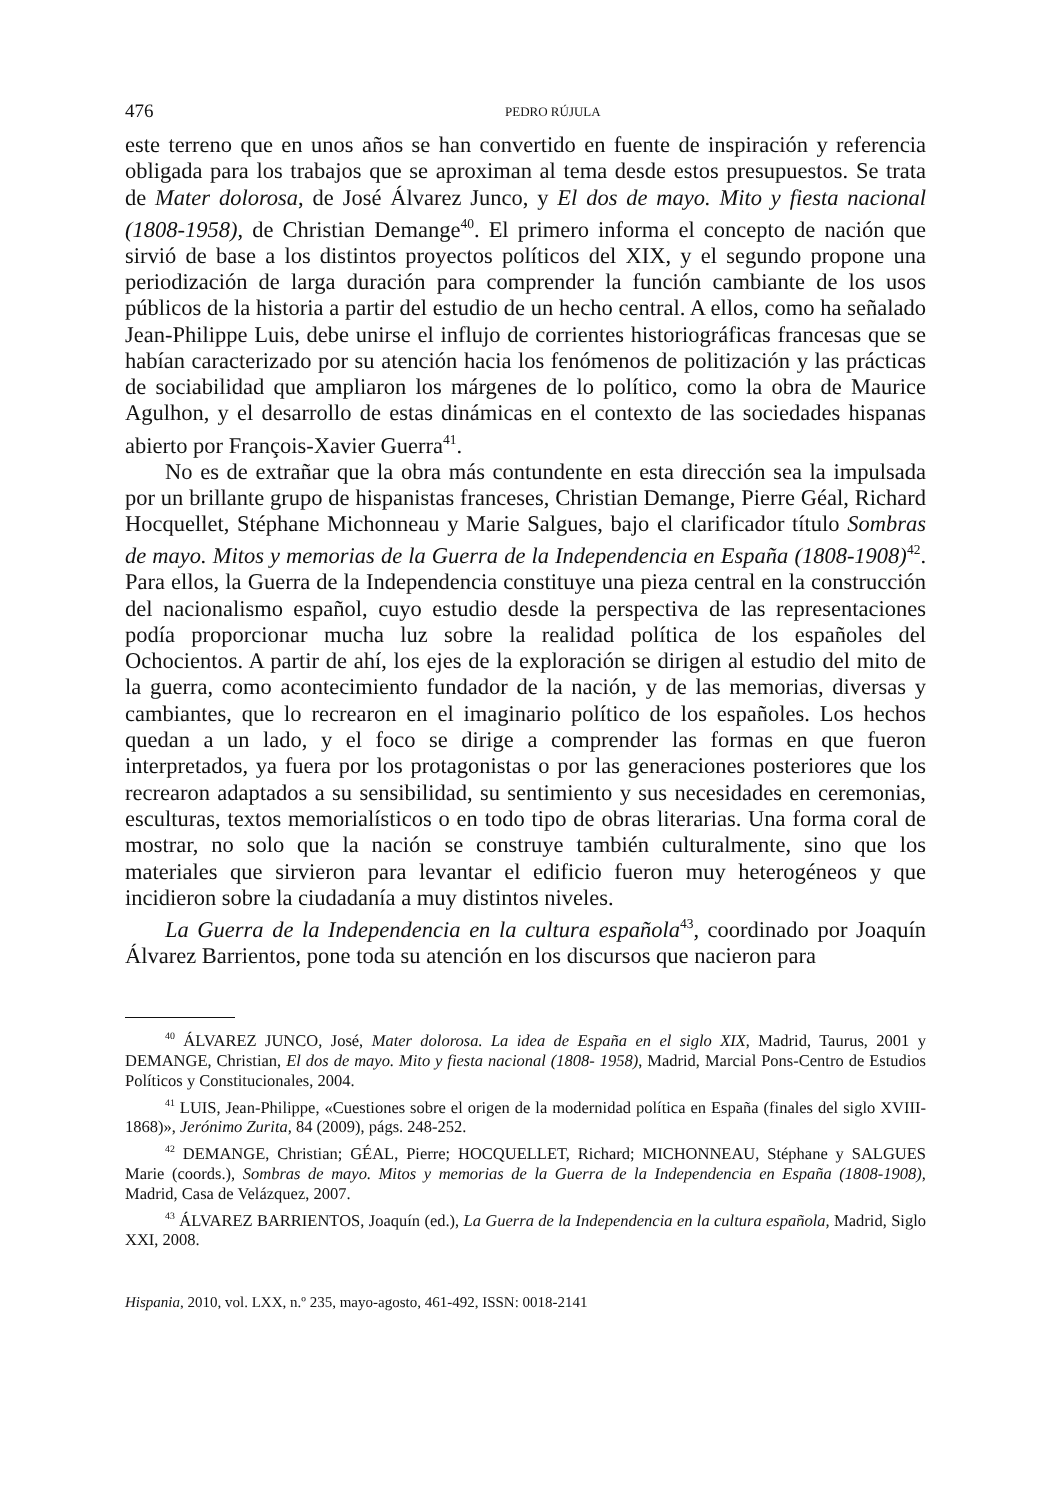476 PEDRO RÚJULA
este terreno que en unos años se han convertido en fuente de inspiración y referencia obligada para los trabajos que se aproximan al tema desde estos presupuestos. Se trata de Mater dolorosa, de José Álvarez Junco, y El dos de mayo. Mito y fiesta nacional (1808-1958), de Christian Demange<sup>40</sup>. El primero informa el concepto de nación que sirvió de base a los distintos proyectos políticos del XIX, y el segundo propone una periodización de larga duración para comprender la función cambiante de los usos públicos de la historia a partir del estudio de un hecho central. A ellos, como ha señalado Jean-Philippe Luis, debe unirse el influjo de corrientes historiográficas francesas que se habían caracterizado por su atención hacia los fenómenos de politización y las prácticas de sociabilidad que ampliaron los márgenes de lo político, como la obra de Maurice Agulhon, y el desarrollo de estas dinámicas en el contexto de las sociedades hispanas abierto por François-Xavier Guerra<sup>41</sup>.
No es de extrañar que la obra más contundente en esta dirección sea la impulsada por un brillante grupo de hispanistas franceses, Christian Demange, Pierre Géal, Richard Hocquellet, Stéphane Michonneau y Marie Salgues, bajo el clarificador título Sombras de mayo. Mitos y memorias de la Guerra de la Independencia en España (1808-1908)<sup>42</sup>. Para ellos, la Guerra de la Independencia constituye una pieza central en la construcción del nacionalismo español, cuyo estudio desde la perspectiva de las representaciones podía proporcionar mucha luz sobre la realidad política de los españoles del Ochocientos. A partir de ahí, los ejes de la exploración se dirigen al estudio del mito de la guerra, como acontecimiento fundador de la nación, y de las memorias, diversas y cambiantes, que lo recrearon en el imaginario político de los españoles. Los hechos quedan a un lado, y el foco se dirige a comprender las formas en que fueron interpretados, ya fuera por los protagonistas o por las generaciones posteriores que los recrearon adaptados a su sensibilidad, su sentimiento y sus necesidades en ceremonias, esculturas, textos memorialísticos o en todo tipo de obras literarias. Una forma coral de mostrar, no solo que la nación se construye también culturalmente, sino que los materiales que sirvieron para levantar el edificio fueron muy heterogéneos y que incidieron sobre la ciudadanía a muy distintos niveles.
La Guerra de la Independencia en la cultura española<sup>43</sup>, coordinado por Joaquín Álvarez Barrientos, pone toda su atención en los discursos que nacieron para
<sup>40</sup> ÁLVAREZ JUNCO, José, Mater dolorosa. La idea de España en el siglo XIX, Madrid, Taurus, 2001 y DEMANGE, Christian, El dos de mayo. Mito y fiesta nacional (1808- 1958), Madrid, Marcial Pons-Centro de Estudios Políticos y Constitucionales, 2004.
<sup>41</sup> LUIS, Jean-Philippe, «Cuestiones sobre el origen de la modernidad política en España (finales del siglo XVIII-1868)», Jerónimo Zurita, 84 (2009), págs. 248-252.
<sup>42</sup> DEMANGE, Christian; GÉAL, Pierre; HOCQUELLET, Richard; MICHONNEAU, Stéphane y SALGUES Marie (coords.), Sombras de mayo. Mitos y memorias de la Guerra de la Independencia en España (1808-1908), Madrid, Casa de Velázquez, 2007.
<sup>43</sup> ÁLVAREZ BARRIENTOS, Joaquín (ed.), La Guerra de la Independencia en la cultura española, Madrid, Siglo XXI, 2008.
Hispania, 2010, vol. LXX, n.º 235, mayo-agosto, 461-492, ISSN: 0018-2141